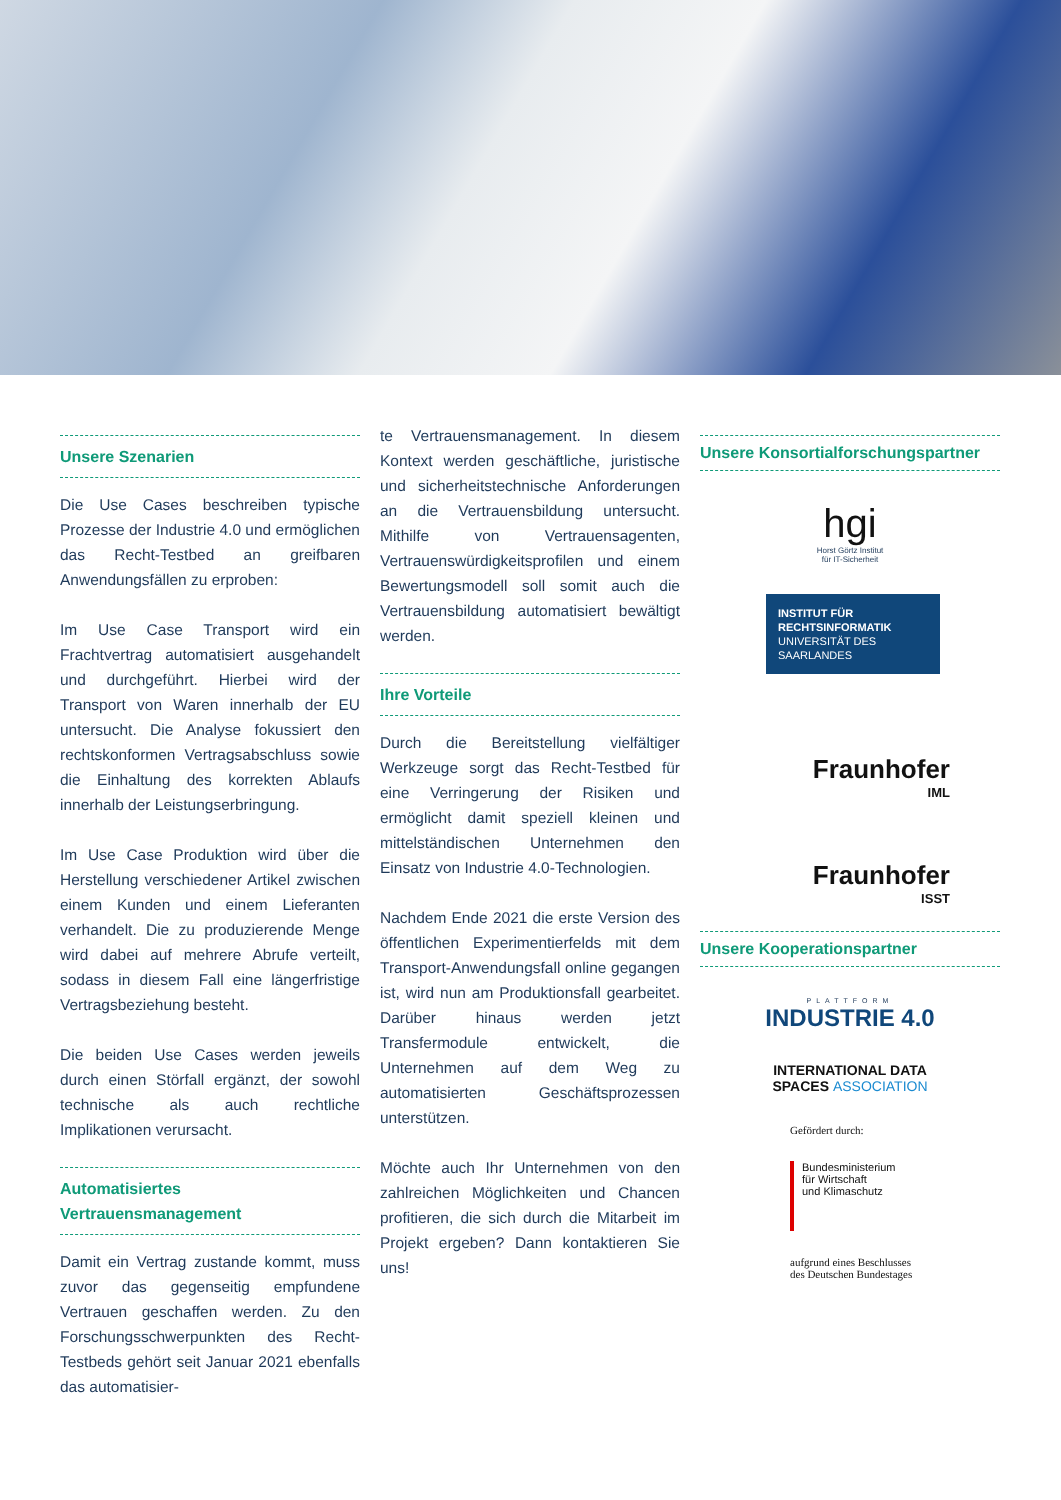Unsere Szenarien
Die Use Cases beschreiben typische Prozesse der Industrie 4.0 und ermöglichen das Recht-Testbed an greifbaren Anwendungsfällen zu erproben:
Im Use Case Transport wird ein Frachtvertrag automatisiert ausgehandelt und durchgeführt. Hierbei wird der Transport von Waren innerhalb der EU untersucht. Die Analyse fokussiert den rechtskonformen Vertragsabschluss sowie die Einhaltung des korrekten Ablaufs innerhalb der Leistungserbringung.
Im Use Case Produktion wird über die Herstellung verschiedener Artikel zwischen einem Kunden und einem Lieferanten verhandelt. Die zu produzierende Menge wird dabei auf mehrere Abrufe verteilt, sodass in diesem Fall eine längerfristige Vertragsbeziehung besteht.
Die beiden Use Cases werden jeweils durch einen Störfall ergänzt, der sowohl technische als auch rechtliche Implikationen verursacht.
Automatisiertes
Vertrauensmanagement
Damit ein Vertrag zustande kommt, muss zuvor das gegenseitig empfundene Vertrauen geschaffen werden. Zu den Forschungsschwerpunkten des Recht-Testbeds gehört seit Januar 2021 ebenfalls das automatisier-
te Vertrauensmanagement. In diesem Kontext werden geschäftliche, juristische und sicherheitstechnische Anforderungen an die Vertrauensbildung untersucht. Mithilfe von Vertrauensagenten, Vertrauenswürdigkeitsprofilen und einem Bewertungsmodell soll somit auch die Vertrauensbildung automatisiert bewältigt werden.
Ihre Vorteile
Durch die Bereitstellung vielfältiger Werkzeuge sorgt das Recht-Testbed für eine Verringerung der Risiken und ermöglicht damit speziell kleinen und mittelständischen Unternehmen den Einsatz von Industrie 4.0-Technologien.
Nachdem Ende 2021 die erste Version des öffentlichen Experimentierfelds mit dem Transport-Anwendungsfall online gegangen ist, wird nun am Produktionsfall gearbeitet. Darüber hinaus werden jetzt Transfermodule entwickelt, die Unternehmen auf dem Weg zu automatisierten Geschäftsprozessen unterstützen.
Möchte auch Ihr Unternehmen von den zahlreichen Möglichkeiten und Chancen profitieren, die sich durch die Mitarbeit im Projekt ergeben? Dann kontaktieren Sie uns!
Unsere Konsortialforschungspartner
hgi
Horst Görtz Institut
für IT-Sicherheit
INSTITUT FÜR
RECHTSINFORMATIK
UNIVERSITÄT DES SAARLANDES
Fraunhofer
IML
Fraunhofer
ISST
Unsere Kooperationspartner
PLATTFORM
INDUSTRIE 4.0
INTERNATIONAL DATA
SPACES ASSOCIATION
Gefördert durch:
Bundesministerium
für Wirtschaft
und Klimaschutz
aufgrund eines Beschlusses
des Deutschen Bundestages